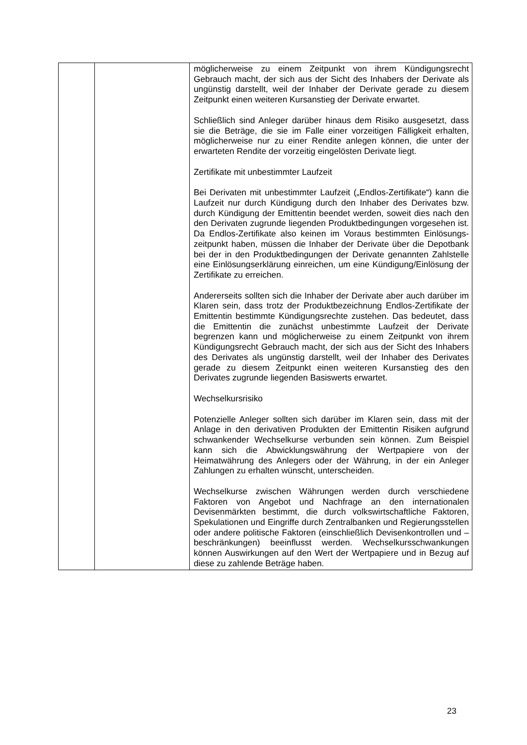| | | möglicherweise zu einem Zeitpunkt von ihrem Kündigungs­recht Gebrauch macht, der sich aus der Sicht des Inhabers der Derivate als ungünstig darstellt, weil der Inhaber der Derivate gerade zu diesem Zeitpunkt einen weiteren Kursanstieg der Derivate erwartet. Schließlich sind Anleger darüber hinaus dem Risiko aus­gesetzt, dass sie die Beträge, die sie im Falle einer vorzeitigen Fälligkeit erhalten, möglicherweise nur zu einer Rendite anlegen können, die unter der erwarteten Rendite der vorzeitig eingelösten Derivate liegt. Zertifikate mit unbestimmter Laufzeit Bei Derivaten mit unbestimmter Laufzeit („Endlos-Zertifikate“) kann die Laufzeit nur durch Kündigung durch den Inhaber des Derivates bzw. durch Kündigung der Emittentin beendet werden, soweit dies nach den den Derivaten zugrunde liegenden Produktbedingungen vorgesehen ist. Da Endlos-Zertifikate also keinen im Voraus bestimmten Einlösungs­zeitpunkt haben, müssen die Inhaber der Derivate über die Depotbank bei der in den Produktbedingungen der Derivate genannten Zahlstelle eine Einlösungserklärung einreichen, um eine Kündigung/Einlösung der Zertifikate zu erreichen. Andererseits sollten sich die Inhaber der Derivate aber auch darüber im Klaren sein, dass trotz der Produktbezeichnung Endlos-Zertifikate der Emittentin bestimmte Kündigungsrechte zustehen. Das bedeutet, dass die Emittentin die zunächst unbestimmte Laufzeit der Derivate begrenzen kann und möglicherweise zu einem Zeitpunkt von ihrem Kündigungs­recht Gebrauch macht, der sich aus der Sicht des Inhabers des Derivates als ungünstig darstellt, weil der Inhaber des Derivates gerade zu diesem Zeitpunkt einen weiteren Kurs­anstieg des den Derivates zugrunde liegenden Basiswerts erwartet. Wechselkursrisiko Potenzielle Anleger sollten sich darüber im Klaren sein, dass mit der Anlage in den derivativen Produkten der Emittentin Risiken aufgrund schwankender Wechselkurse verbunden sein können. Zum Beispiel kann sich die Abwicklungswährung der Wertpapiere von der Heimatwährung des Anlegers oder der Währung, in der ein Anleger Zahlungen zu erhalten wünscht, unterscheiden. Wechselkurse zwischen Währungen werden durch verschiedene Faktoren von Angebot und Nachfrage an den internationalen Devisenmärkten bestimmt, die durch volks­wirtschaftliche Faktoren, Spekulationen und Eingriffe durch Zentralbanken und Regierungsstellen oder andere politische Faktoren (einschließlich Devisenkontrollen und –beschränk­ungen) beeinflusst werden. Wechselkursschwankungen können Auswirkungen auf den Wert der Wertpapiere und in Bezug auf diese zu zahlende Beträge haben. |
23